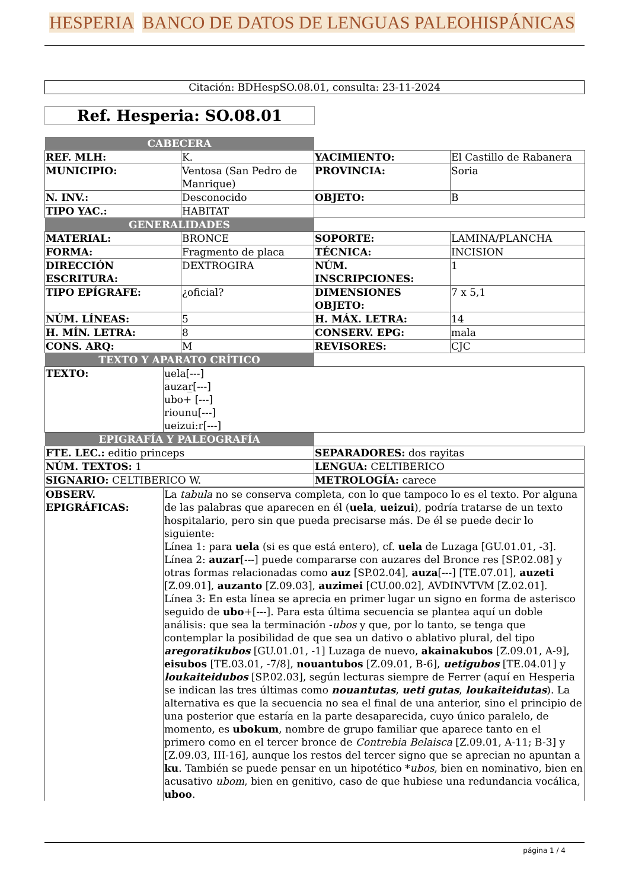HESPERIA BANCO DE DATOS DE LENGUAS PALEOHISPÁNICAS
Citación: BDHespSO.08.01, consulta: 23-11-2024
Ref. Hesperia: SO.08.01
| CABECERA | | | |
| REF. MLH: | K. | YACIMIENTO: | El Castillo de Rabanera |
| MUNICIPIO: | Ventosa (San Pedro de Manrique) | PROVINCIA: | Soria |
| N. INV.: | Desconocido | OBJETO: | B |
| TIPO YAC.: | HABITAT | | |
| GENERALIDADES | | | |
| MATERIAL: | BRONCE | SOPORTE: | LAMINA/PLANCHA |
| FORMA: | Fragmento de placa | TÉCNICA: | INCISION |
| DIRECCIÓN ESCRITURA: | DEXTROGIRA | NÚM. INSCRIPCIONES: | 1 |
| TIPO EPÍGRAFE: | ¿oficial? | DIMENSIONES OBJETO: | 7 x 5,1 |
| NÚM. LÍNEAS: | 5 | H. MÁX. LETRA: | 14 |
| H. MÍN. LETRA: | 8 | CONSERV. EPG: | mala |
| CONS. ARQ: | M | REVISORES: | CJC |
| TEXTO Y APARATO CRÍTICO | | | |
| TEXTO: | u̲ela[---] auzar̲[---] ubo+ [---] riounu[---] ueizui:r[---] |
| EPIGRAFÍA Y PALEOGRAFÍA | |
| FTE. LEC.: editio princeps | SEPARADORES: dos rayitas |
| NÚM. TEXTOS: 1 | LENGUA: CELTIBERICO |
| SIGNARIO: CELTIBERICO W. | METROLOGÍA: carece |
| OBSERV. EPIGRÁFICAS: | La tabula no se conserva completa, con lo que tampoco lo es el texto. Por alguna de las palabras que aparecen en él ( uela , ueizui ), podría tratarse de un texto hospitalario, pero sin que pueda precisarse más. De él se puede decir lo siguiente: Línea 1: para uela (si es que está entero), cf. uela de Luzaga [GU.01.01, -3]. Línea 2: auzar [---] puede compararse con auzares del Bronce res [SP.02.08] y otras formas relacionadas como auz [SP.02.04], auza [---] [TE.07.01], auzeti [Z.09.01], auzanto [Z.09.03], auzimei [CU.00.02], AVDINVTVM [Z.02.01]. Línea 3: En esta línea se aprecia en primer lugar un signo en forma de asterisco seguido de ubo +[---]. Para esta última secuencia se plantea aquí un doble análisis: que sea la terminación - ubos y que, por lo tanto, se tenga que contemplar la posibilidad de que sea un dativo o ablativo plural, del tipo aregoratikubos [GU.01.01, -1] Luzaga de nuevo, akainakubos [Z.09.01, A-9], eisubos [TE.03.01, -7/8], nouantubos [Z.09.01, B-6], uetigubos [TE.04.01] y loukaiteidubos [SP.02.03], según lecturas siempre de Ferrer (aquí en Hesperia se indican las tres últimas como nouantutas , ueti gutas , loukaiteidutas ). La alternativa es que la secuencia no sea el final de una anterior, sino el principio de una posterior que estaría en la parte desaparecida, cuyo único paralelo, de momento, es ubokum , nombre de grupo familiar que aparece tanto en el primero como en el tercer bronce de Contrebia Belaisca [Z.09.01, A-11; B-3] y [Z.09.03, III-16], aunque los restos del tercer signo que se aprecian no apuntan a ku . También se puede pensar en un hipotético * ubos , bien en nominativo, bien en acusativo ubom , bien en genitivo, caso de que hubiese una redundancia vocálica, uboo . |
página 1 / 4